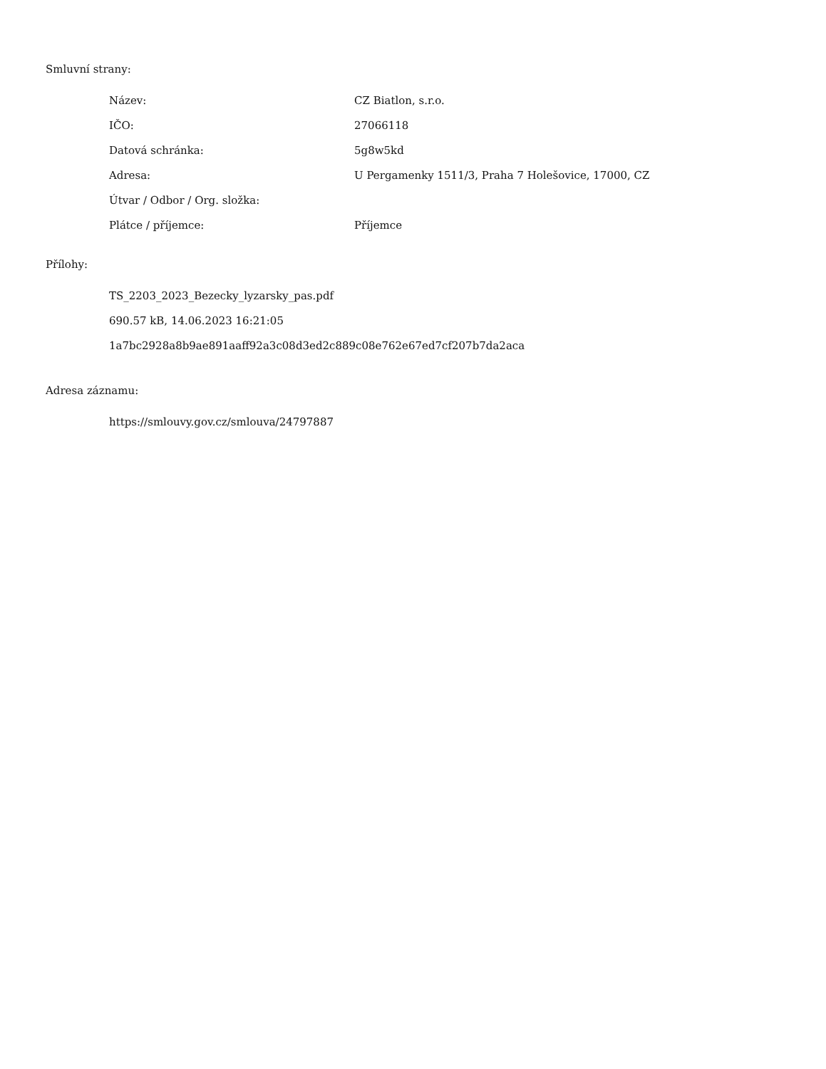Smluvní strany:
| Název: | CZ Biatlon, s.r.o. |
| IČO: | 27066118 |
| Datová schránka: | 5g8w5kd |
| Adresa: | U Pergamenky 1511/3, Praha 7 Holešovice, 17000, CZ |
| Útvar / Odbor / Org. složka: | |
| Plátce / příjemce: | Příjemce |
Přílohy:
TS_2203_2023_Bezecky_lyzarsky_pas.pdf
690.57 kB, 14.06.2023 16:21:05
1a7bc2928a8b9ae891aaff92a3c08d3ed2c889c08e762e67ed7cf207b7da2aca
Adresa záznamu:
https://smlouvy.gov.cz/smlouva/24797887